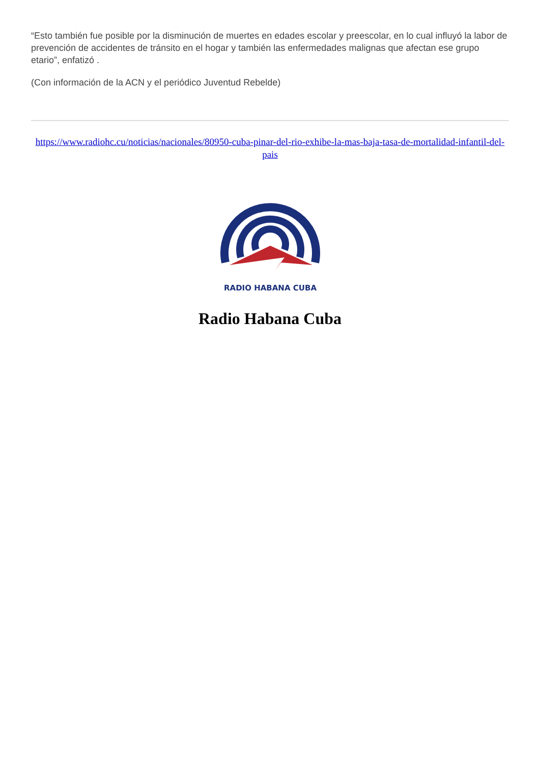“Esto también fue posible por la disminución de muertes en edades escolar y preescolar, en lo cual influyó la labor de prevención de accidentes de tránsito en el hogar y también las enfermedades malignas que afectan ese grupo etario”, enfatizó .
(Con información de la ACN y el periódico Juventud Rebelde)
https://www.radiohc.cu/noticias/nacionales/80950-cuba-pinar-del-rio-exhibe-la-mas-baja-tasa-de-mortalidad-infantil-del-pais
RADIO HABANA CUBA
Radio Habana Cuba